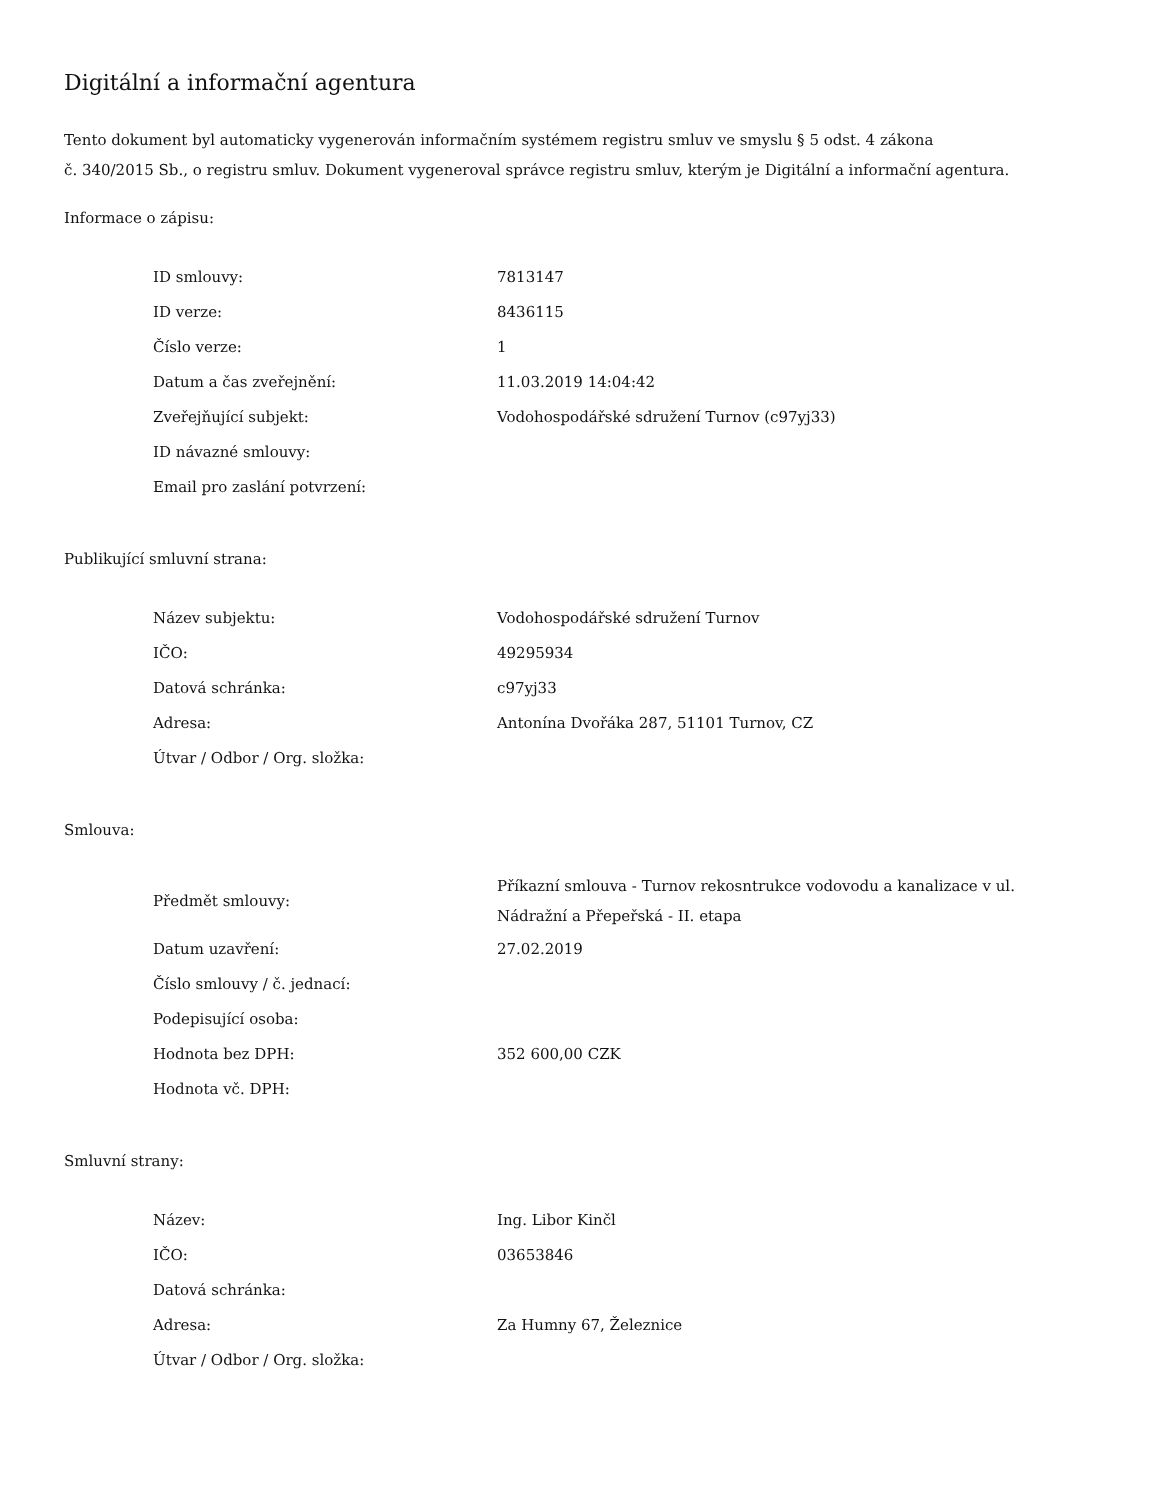Digitální a informační agentura
Tento dokument byl automaticky vygenerován informačním systémem registru smluv ve smyslu § 5 odst. 4 zákona
č. 340/2015 Sb., o registru smluv. Dokument vygeneroval správce registru smluv, kterým je Digitální a informační agentura.
Informace o zápisu:
| ID smlouvy: | 7813147 |
| ID verze: | 8436115 |
| Číslo verze: | 1 |
| Datum a čas zveřejnění: | 11.03.2019 14:04:42 |
| Zveřejňující subjekt: | Vodohospodářské sdružení Turnov (c97yj33) |
| ID návazné smlouvy: | |
| Email pro zaslání potvrzení: | |
Publikující smluvní strana:
| Název subjektu: | Vodohospodářské sdružení Turnov |
| IČO: | 49295934 |
| Datová schránka: | c97yj33 |
| Adresa: | Antonína Dvořáka 287, 51101 Turnov, CZ |
| Útvar / Odbor / Org. složka: | |
Smlouva:
| Předmět smlouvy: | Příkazní smlouva - Turnov rekosntrukce vodovodu a kanalizace v ul. Nádražní a Přepeřská - II. etapa |
| Datum uzavření: | 27.02.2019 |
| Číslo smlouvy / č. jednací: | |
| Podepisující osoba: | |
| Hodnota bez DPH: | 352 600,00 CZK |
| Hodnota vč. DPH: | |
Smluvní strany:
| Název: | Ing. Libor Kinčl |
| IČO: | 03653846 |
| Datová schránka: | |
| Adresa: | Za Humny 67, Železnice |
| Útvar / Odbor / Org. složka: | |